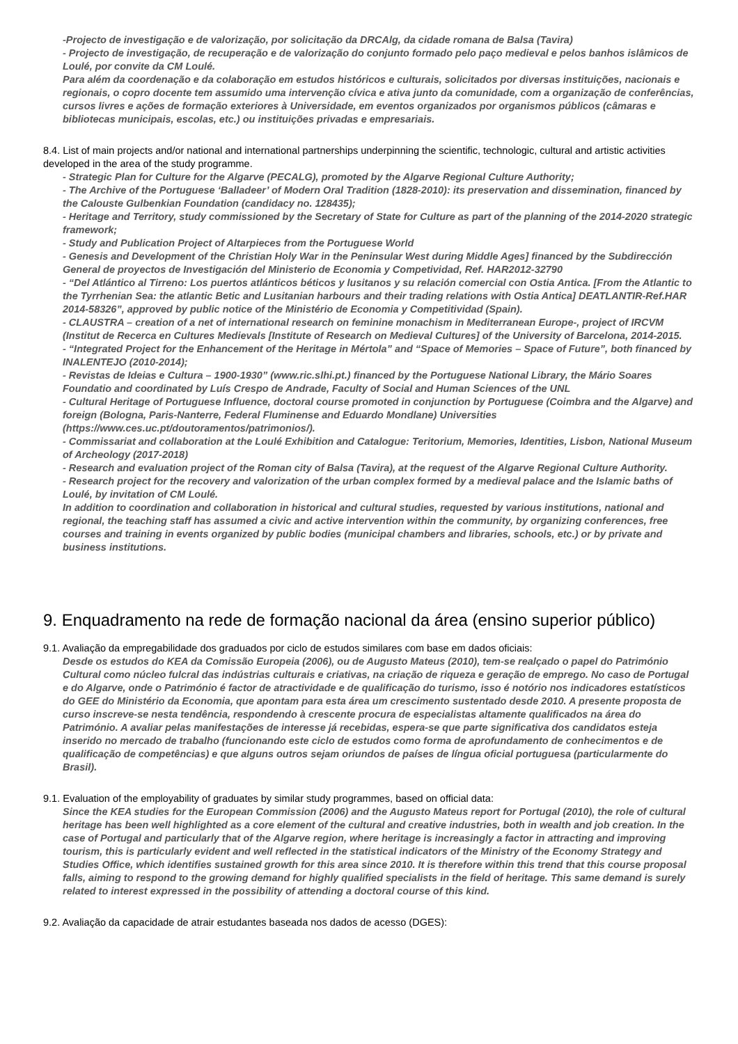-Projecto de investigação e de valorização, por solicitação da DRCAlg, da cidade romana de Balsa (Tavira)
- Projecto de investigação, de recuperação e de valorização do conjunto formado pelo paço medieval e pelos banhos islâmicos de Loulé, por convite da CM Loulé.
Para além da coordenação e da colaboração em estudos históricos e culturais, solicitados por diversas instituições, nacionais e regionais, o copro docente tem assumido uma intervenção cívica e ativa junto da comunidade, com a organização de conferências, cursos livres e ações de formação exteriores à Universidade, em eventos organizados por organismos públicos (câmaras e bibliotecas municipais, escolas, etc.) ou instituições privadas e empresariais.
8.4. List of main projects and/or national and international partnerships underpinning the scientific, technologic, cultural and artistic activities developed in the area of the study programme.
- Strategic Plan for Culture for the Algarve (PECALG), promoted by the Algarve Regional Culture Authority;
- The Archive of the Portuguese ‘Balladeer’ of Modern Oral Tradition (1828-2010): its preservation and dissemination, financed by the Calouste Gulbenkian Foundation (candidacy no. 128435);
- Heritage and Territory, study commissioned by the Secretary of State for Culture as part of the planning of the 2014-2020 strategic framework;
- Study and Publication Project of Altarpieces from the Portuguese World
- Genesis and Development of the Christian Holy War in the Peninsular West during Middle Ages] financed by the Subdirección General de proyectos de Investigación del Ministerio de Economia y Competividad, Ref. HAR2012-32790
- “Del Atlántico al Tirreno: Los puertos atlánticos béticos y lusitanos y su relación comercial con Ostia Antica. [From the Atlantic to the Tyrrhenian Sea: the atlantic Betic and Lusitanian harbours and their trading relations with Ostia Antica] DEATLANTIR-Ref.HAR 2014-58326”, approved by public notice of the Ministério de Economia y Competitividad (Spain).
- CLAUSTRA – creation of a net of international research on feminine monachism in Mediterranean Europe-, project of IRCVM (Institut de Recerca en Cultures Medievals [Institute of Research on Medieval Cultures] of the University of Barcelona, 2014-2015.
- “Integrated Project for the Enhancement of the Heritage in Mértola” and “Space of Memories – Space of Future”, both financed by INALENTEJO (2010-2014);
- Revistas de Ideias e Cultura – 1900-1930” (www.ric.slhi.pt.) financed by the Portuguese National Library, the Mário Soares Foundatio and coordinated by Luís Crespo de Andrade, Faculty of Social and Human Sciences of the UNL
- Cultural Heritage of Portuguese Influence, doctoral course promoted in conjunction by Portuguese (Coimbra and the Algarve) and foreign (Bologna, Paris-Nanterre, Federal Fluminense and Eduardo Mondlane) Universities (https://www.ces.uc.pt/doutoramentos/patrimonios/).
- Commissariat and collaboration at the Loulé Exhibition and Catalogue: Teritorium, Memories, Identities, Lisbon, National Museum of Archeology (2017-2018)
- Research and evaluation project of the Roman city of Balsa (Tavira), at the request of the Algarve Regional Culture Authority.
- Research project for the recovery and valorization of the urban complex formed by a medieval palace and the Islamic baths of Loulé, by invitation of CM Loulé.
In addition to coordination and collaboration in historical and cultural studies, requested by various institutions, national and regional, the teaching staff has assumed a civic and active intervention within the community, by organizing conferences, free courses and training in events organized by public bodies (municipal chambers and libraries, schools, etc.) or by private and business institutions.
9. Enquadramento na rede de formação nacional da área (ensino superior público)
9.1. Avaliação da empregabilidade dos graduados por ciclo de estudos similares com base em dados oficiais:
Desde os estudos do KEA da Comissão Europeia (2006), ou de Augusto Mateus (2010), tem-se realçado o papel do Património Cultural como núcleo fulcral das indústrias culturais e criativas, na criação de riqueza e geração de emprego. No caso de Portugal e do Algarve, onde o Património é factor de atractividade e de qualificação do turismo, isso é notório nos indicadores estatísticos do GEE do Ministério da Economia, que apontam para esta área um crescimento sustentado desde 2010. A presente proposta de curso inscreve-se nesta tendência, respondendo à crescente procura de especialistas altamente qualificados na área do Património. A avaliar pelas manifestações de interesse já recebidas, espera-se que parte significativa dos candidatos esteja inserido no mercado de trabalho (funcionando este ciclo de estudos como forma de aprofundamento de conhecimentos e de qualificação de competências) e que alguns outros sejam oriundos de países de língua oficial portuguesa (particularmente do Brasil).
9.1. Evaluation of the employability of graduates by similar study programmes, based on official data:
Since the KEA studies for the European Commission (2006) and the Augusto Mateus report for Portugal (2010), the role of cultural heritage has been well highlighted as a core element of the cultural and creative industries, both in wealth and job creation. In the case of Portugal and particularly that of the Algarve region, where heritage is increasingly a factor in attracting and improving tourism, this is particularly evident and well reflected in the statistical indicators of the Ministry of the Economy Strategy and Studies Office, which identifies sustained growth for this area since 2010. It is therefore within this trend that this course proposal falls, aiming to respond to the growing demand for highly qualified specialists in the field of heritage. This same demand is surely related to interest expressed in the possibility of attending a doctoral course of this kind.
9.2. Avaliação da capacidade de atrair estudantes baseada nos dados de acesso (DGES):